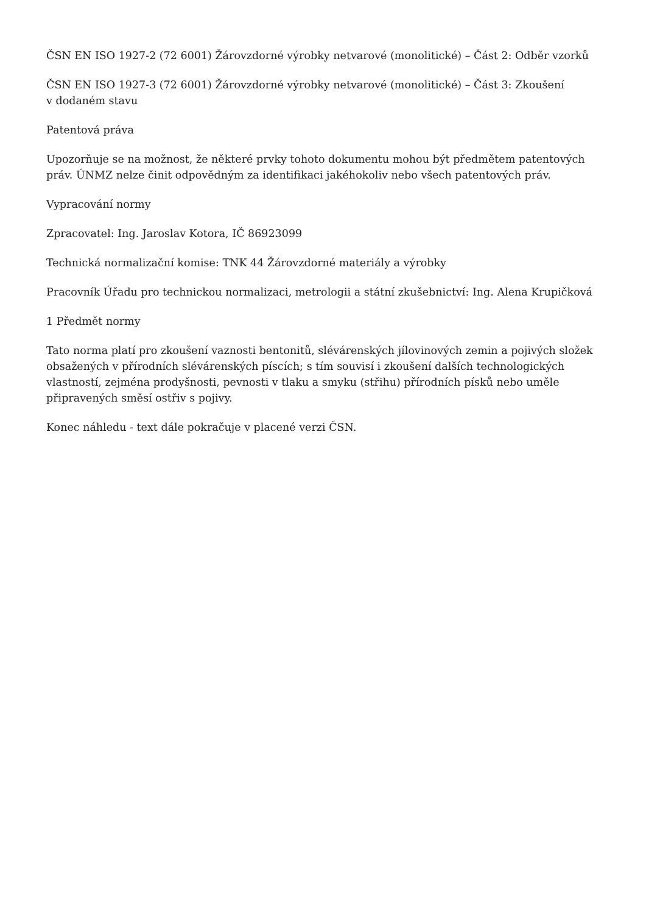ČSN EN ISO 1927-2 (72 6001) Žárovzdorné výrobky netvarové (monolitické) – Část 2: Odběr vzorků
ČSN EN ISO 1927-3 (72 6001) Žárovzdorné výrobky netvarové (monolitické) – Část 3: Zkoušení
v dodaném stavu
Patentová práva
Upozorňuje se na možnost, že některé prvky tohoto dokumentu mohou být předmětem patentových práv. ÚNMZ nelze činit odpovědným za identifikaci jakéhokoliv nebo všech patentových práv.
Vypracování normy
Zpracovatel: Ing. Jaroslav Kotora, IČ 86923099
Technická normalizační komise: TNK 44 Žárovzdorné materiály a výrobky
Pracovník Úřadu pro technickou normalizaci, metrologii a státní zkušebnictví: Ing. Alena Krupičková
1 Předmět normy
Tato norma platí pro zkoušení vaznosti bentonitů, slévárenských jílovinových zemin a pojivých složek obsažených v přírodních slévárenských píscích; s tím souvisí i zkoušení dalších technologických vlastností, zejména prodyšnosti, pevnosti v tlaku a smyku (střihu) přírodních písků nebo uměle připravených směsí ostřiv s pojivy.
Konec náhledu - text dále pokračuje v placené verzi ČSN.